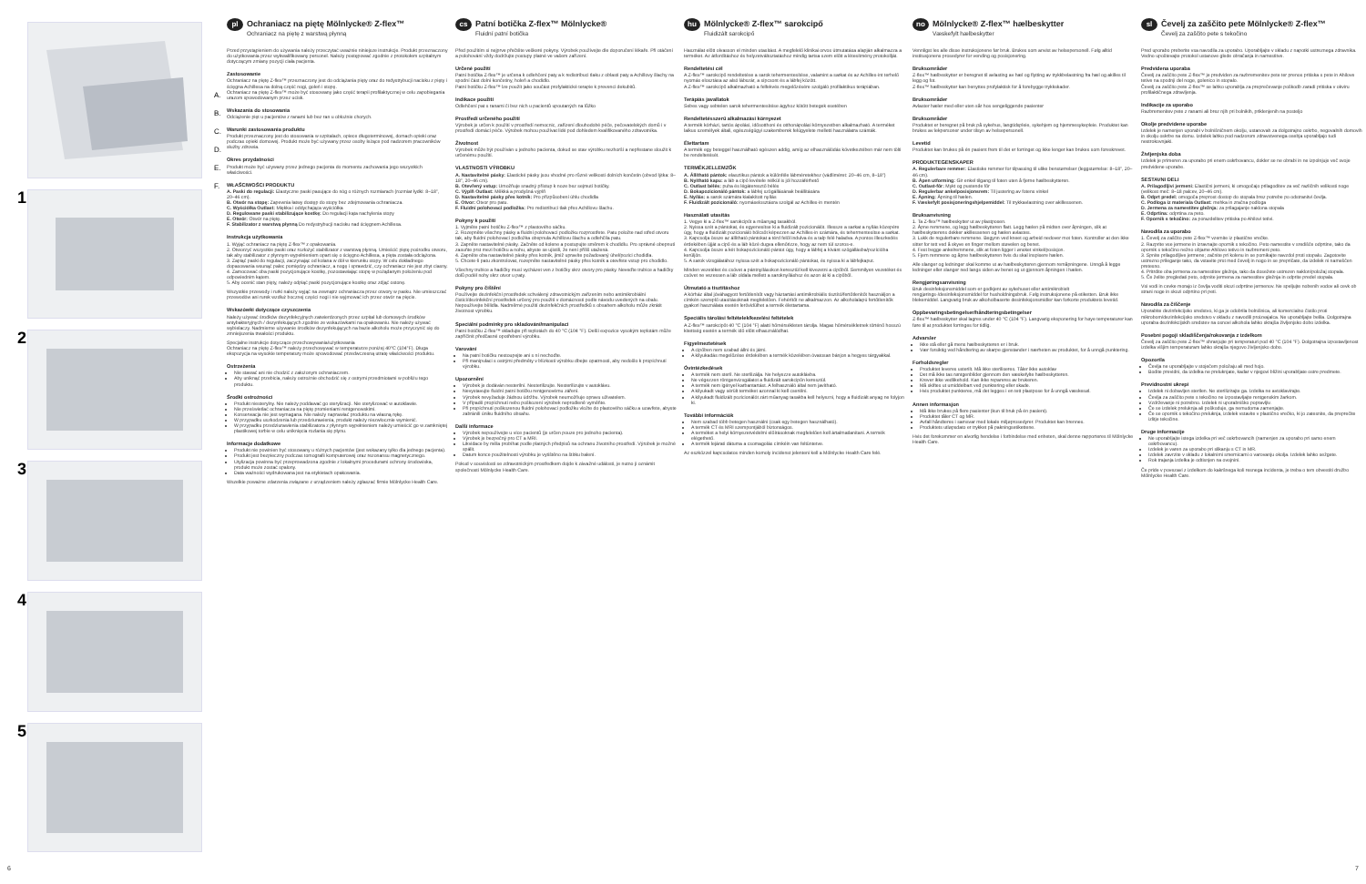A.
B.
C.
D.
E.
F.
1
2
3
4
5
pl Ochraniacz na piętę Mölnlycke® Z-flex™
Ochraniacz na piętę z warstwą płynną
Przed przystąpieniem do używania należy przeczytać uważnie niniejsze instrukcje. Produkt przeznaczony do użytkowania przez wykwalifikowany personel. Należy postępować zgodnie z protokołem szpitalnym dotyczącym zmiany pozycji ciała pacjenta.
Zastosowanie
Ochraniacz na piętę Z-flex™ przeznaczony jest do odciążania pięty oraz do redystrybucji nacisku z pięty i ścięgna Achillesa na dolną część nogi, goleń i stopę.
Ochraniacz na piętę Z-flex™ może być stosowany jako część terapii profilaktycznej w celu zapobiegania urazom spowodowanym przez ucisk.
Wskazania do stosowania
Odciążenie pięt u pacjentów z ranami lub bez ran u obłożnie chorych.
Warunki zastosowania produktu
Produkt przeznaczony jest do stosowania w szpitalach, opiece długoterminowej, domach opieki oraz podczas opieki domowej. Produkt może być używany przez osoby leżące pod nadzorem pracowników służby zdrowia.
Okres przydatności
Produkt może być używany przez jednego pacjenta do momentu zachowania jego wszystkich właściwości.
WŁAŚCIWOŚCI PRODUKTU
A. Paski do regulacji: Elastyczne paski pasujące do nóg o różnych rozmiarach (rozmiar łydki: 8–18", 20–46 cm).
B. Otwór na stopę: Zapewnia łatwy dostęp do stopy bez zdejmowania ochraniacza.
C. Wyściółka Outlast: Miękka i oddychająca wyściółka
D. Regulowane paski stabilizujące kostkę: Do regulacji kąta nachylenia stopy
E. Otwór: Otwór na piętę.
F. Stabilizator z warstwą płynną Do redystrybucji nacisku nad ścięgnem Achillesa.
Instrukcja użytkowania
1. Wyjąć ochraniacz na piętę Z-flex™ z opakowania.
2. Otworzyć wszystkie paski oraz rozłożyć stabilizator z warstwą płynną. Umieścić piętę pośrodku otworu, tak aby stabilizator z płynnym wypełnieniem opart się o ścięgno Achillesa, a pięta została odciążona.
3. Zapiąć paski do regulacji, zaczynając od kolana w dół w kierunku stopy. W celu dokładnego dopasowania wsunąć palec pomiędzy ochraniacz, a nogę i sprawdzić, czy ochraniacz nie jest zbyt ciasny.
4. Zamocować oba paski pozycjonujące kostkę, pozostawiając stopę w pożądanym położeniu pod odpowiednim kątem.
5. Aby ocenić stan pięty, należy odpiąć paski pozycjonujące kostkę oraz zdjąć ostonę.
Wszystkie przewody i rurki należy wyjąć na zewnątrz ochraniacza przez otwory w pasku. Nie umieszczać przewodów ani rurek wzdłuż bocznej części nogi i nie wyjmować ich przez otwór na pięcie.
Wskazówki dotyczące czyszczenia
Należy używać środków dezynfekcyjnych zatwierdzonych przez szpital lub domowych środków antybakteryjnych / dezynfekujących zgodnie ze wskazówkami na opakowaniu. Nie należy używać wybielaczy. Nadmierne używanie środków dezynfekujących na bazie alkoholu może przyczynić się do zmniejszenia trwałości produktu.
Specjalne instrukcje dotyczące przechowywania/użytkowania
Ochraniacz na piętę Z-flex™ należy przechowywać w temperaturze poniżej 40°C (104°F). Długa ekspozycja na wysokie temperatury może spowodować przedwczesną utratę właściwości produktu.
Ostrzeżenia
Nie stawać ani nie chodzić z założonym ochraniaczem.
Aby uniknąć przebicia, należy ostrożnie obchodzić się z ostrymi przedmiotami w pobliżu tego produktu.
Środki ostrożności
Produkt niesterylny. Nie należy poddawać go sterylizacji. Nie sterylizować w autoklawie.
Nie prześwietlać ochraniacza na piętę promieniami rentgenowskimi.
Konserwacja nie jest wymagana. Nie należy naprawiać produktu na własną rękę.
W przypadku uszkodzenia lub przedziurawienia, produkt należy niezwłocznie wymienić.
W przypadku przedziurawienia stabilizatora z płynnym wypełnieniem należy umieścić go w zamkniętej plastikowej torbie w celu uniknięcia rozlania się płynu.
Informacje dodatkowe
Produkt nie powinien być stosowany u różnych pacjentów (jest wskazany tylko dla jednego pacjenta).
Produkt jest bezpieczny podczas tomografii komputerowej oraz rezonansu magnetycznego.
Utylizacja powinna być przeprowadzona zgodnie z lokalnymi procedurami ochrony środowiska, produkt może zostać spalony.
Data ważności wydrukowana jest na etykietach opakowania.
Wszelkie poważne zdarzenia związane z urządzeniem należy zgłaszać firmie Mölnlycke Health Care.
cs Patní botička Z-flex™ Mölnlycke®
Fluidní patní botička
Před použitím si nejprve přečtěte veškeré pokyny. Výrobek používejte dle doporučení lékaře. Při otáčení a polohování vždy dodržujte postupy platné ve vašem zařízení.
Určené použití
Patní botička Z-flex™ je určena k odlehčení paty a k redistribuci tlaku z oblasti paty a Achillovy šlachy na spodní část dolní končetiny, holeň a chodidlo.
Patní botičku Z-flex™ lze použít jako součást profylaktické terapie k prevenci dekubitů.
Indikace použití
Odlehčení pat s ranami či bez nich u pacientů upoutaných na lůžko
Prostředí určeného použití
Výrobek je určen k použití v prostředí nemocnic, zařízení dlouhodobé péče, pečovatelských domů i v prostředí domácí péče. Výrobek mohou používat lidé pod dohledem kvalifikovaného zdravotníka.
Životnost
Výrobek může být používán u jednoho pacienta, dokud se stav výrobku nezhorší a nepřestane sloužit k určenému použití.
VLASTNOSTI VÝROBKU
A. Nastavitelné pásky: Elastické pásky jsou vhodné pro různé velikosti dolních končetin (obvod lýtka: 8–18", 20–46 cm).
B. Otevřený vstup: Umožňuje snadný přístup k noze bez sejmutí botičky.
C. Výplň Outlast: Měkká a prodyšná výplň
D. Nastavitelné pásky přes kotník: Pro přizpůsobení úhlu chodidla
E. Otvor: Otvor pro patu.
F. Fluidní polohovací podložka: Pro redistribuci tlak přes Achillovu šlachu.
Pokyny k použití
1. Vyjměte patní botičku Z-flex™ z plastového sáčku.
2. Rozepněte všechny pásky a fluidní polohovací podložku rozprostřete. Patu položte nad střed otvoru tak, aby fluidní polohovací podložka obepnula Achillovu šlachu a odlehčila patu.
3. Zapněte nastavitelné pásky. Začněte od kolene a postupujte směrem k chodidlu. Pro správné obepnutí zasuňte prst mezi botičku a nohu, abyste se ujistili, že není příliš utažená.
4. Zapněte oba nastavitelné pásky přes kotník, jimiž upravíte požadovaný úhel/pozici chodidla.
5. Chcete-li patu zkontrolovat, rozepněte nastavitelné pásky přes kotník a otevřete vstup pro chodidlo.
Všechny trubice a hadičky musí vycházet ven z botičky skrz otvory pro pásky. Neveďte trubice a hadičky dolů podél nohy skrz otvor u paty.
Pokyny pro čištění
Používejte dezinfekční prostředek schválený zdravotnickým zařízením nebo antimikrobiální čisticí/dezinfekční prostředek určený pro použití v domácnosti podle návodu uvedených na obalu. Nepoužívejte bělidla. Nadměrné použití dezinfekčních prostředků s obsahem alkoholu může zkrátit životnost výrobku.
Speciální podmínky pro skladování/manipulaci
Patní botičku Z-flex™ skladujte při teplotách do 40 °C (104 °F). Delší expozice vysokým teplotám může zapříčinit předčasné opotřebení výrobku.
Varování
Na patní botičku nestoupejte ani s ní nechoďte.
Při manipulaci s ostrými předměty v blízkosti výrobku dbejte opatrnosti, aby nedošlo k propíchnutí výrobku.
Upozornění
Výrobek je dodáván nesterilní. Nesterilizujte. Nesterilizujte v autoklávu.
Nevystavujte fluidní patní botičku rentgenovému záření.
Výrobek nevyžaduje žádnou údržbu. Výrobek neumožňuje opravu uživatelem.
V případě propíchnutí nebo poškození výrobek neprodleně vyměňte.
Při propíchnutí poškozenou fluidní polohovací podložku vložte do plastového sáčku a uzavřete, abyste zabránili úniku fluidního obsahu.
Další informace
Výrobek nepoužívejte u více pacientů (je určen pouze pro jednoho pacienta).
Výrobek je bezpečný pro CT a MRI.
Likvidace by měla probíhat podle platných předpisů na ochranu životního prostředí. Výrobek je možné spálit.
Datum konce použitelnosti výrobku je vytištěno na štítku balení.
Pokud v souvislosti se zdravotnickým prostředkem dojde k závažné události, je nutno ji oznámit společnosti Mölnlycke Health Care.
hu Mölnlycke® Z-flex™ sarokcipő
Fluidizált sarokcipő
Használat előtt olvasson el minden utasítást. A megfelelő klinikai orvos útmutatása alapján alkalmazza a terméket. Az átfordításhoz és helyzetváltoztatáshoz mindig tartsa szem előtt a létesítmény protokollját.
Rendeltetési cél
A Z-flex™ sarokcipő rendeltetése a sarok tehermentesítése, valamint a sarkat és az Achilles-int terhelő nyomás elosztása az alsó lábszár, a sípcsont és a lábfej között.
A Z-flex™ sarokcipő alkalmazható a felfekvés megelőzésére szolgáló profilaktikus terápiában.
Terápiás javallatok
Sebes vagy sebtelen sarok tehermentesítése ágyhoz kötött betegek esetében
Rendeltetésszerű alkalmazási környezet
A termék kórházi, tartós ápolási, idősotthoni és otthonápolási környezetben alkalmazható. A terméket laikus személyek általi, egészségügyi szakemberek felügyelete melletti használatra szánták.
Élettartam
A termék egy beteggel használható egészen addig, amíg az elhasználódás következtében már nem tölti be rendeltetését.
TERMÉKJELLEMZŐK
A. Állítható pántok: elasztikus pántok a különféle lábméretekhez (vádliméret: 20–46 cm, 8–18")
B. Nyitható kapu: a láb a cipő levétele nélkül is jól hozzáférhető
C. Outlast bélés: puha és légáteresztő bélés
D. Bokapozicionáló pántok: a lábfej szögállásának beállítására
E. Nyílás: a sarok számára kialakított nyílás
F. Fluidizált pozicionáló: nyomáselosztásra szolgál az Achilles-in mentén
Használati utasítás
1. Vegye ki a Z-flex™ sarokcipőt a műanyag tasakból.
2. Nyissa szét a pántokat, és egyenesítse ki a fluidizált pozicionálót. Illessze a sarkat a nyílás közepére úgy, hogy a fluidizált pozicionáló bölcsőt képezzen az Achilles-in számára, és tehermentesítse a sarkat.
3. Kapcsolja össze az állítható pántokat a térd felől indulva és a talp felé haladva. A pontos illeszkedés érdekében üjját a cipő és a láb közé dugva ellenőrizze, hogy az nem túl szoros-e.
4. Kapcsolja össze a két bokapozicionáló pántot úgy, hogy a lábfej a kívánt szögállásba/pozícióba kerüljön.
5. A sarok vizsgálatához nyissa szét a bokapozicionáló pántokat, és nyissa ki a lábfejkaput.
Minden vezetéket és csövet a pántnyílásokon keresztül kell kivezetni a cipőből. Semmilyen vezetéket és csövet ne vezessen a láb oldala mellett a saroknyíláshoz és azon át ki a cipőből.
Útmutató a tisztításhoz
A kórház által jóváhagyott fertőtlenítőt vagy háztartási antimikrobiális tisztító/fertőtlenítőt használjon a címkén szereplő utasításoknak megfelelően. Fehérítőt ne alkalmazzon. Az alkoholalapú fertőtlenítők gyakori használata esetén lerövidülhet a termék élettartama.
Speciális tárolási feltételek/kezelési feltételek
A Z-flex™ sarokcipőt 40 °C (104 °F) alatti hőmérsékleten tárolja. Magas hőmérsékletnek történő hosszú kitettség esetén a termék idő előtt elhasználódhat.
Figyelmeztetések
A cipőben nem szabad állni és járni.
A kilyukadás megelőzése érdekében a termék közelében óvatosan bánjon a hegyes tárgyakkal.
Óvintézkedések
A termék nem steril. Ne sterilizálja. Ne helyezze autoklávba.
Ne végezzen röntgenvizsgálatot a fluidizált sarokcipőn keresztül.
A termék nem igényel karbantartást. A felhasználó által nem javítható.
A kilyukadt vagy sérült terméket azonnal ki kell cserélni.
A kilyukadt fluidizált pozicionálót zárt műanyag tasakba kell helyezni, hogy a fluidizált anyag ne folyjon ki.
További információk
Nem szabad több betegen használni (csak egy betegen használható).
A termék CT és MRI szempontjából biztonságos.
A terméket a helyi környezetvédelmi előírásoknak megfelelően kell ártalmatlanítani. A termék elégethető.
A termék lejárati dátuma a csomagolás címkéin van feltüntetve.
Az eszközzel kapcsolatos minden komoly incidenst jelenteni kell a Mölnlycke Health Care felé.
no Mölnlycke® Z-flex™ hælbeskytter
Væskefylt hælbeskytter
Vennligst les alle disse instruksjonene før bruk. Brukes som anvist av helsepersonell. Følg alltid institusjonens prosedyrer for vending og posisjonering.
Bruksområder
Z-flex™ hælbeskytter er beregnet til avlasting av hæl og flytting av trykkbelastning fra hæl og akilles til legg og fot.
Z-flex™ hælbeskytter kan benyttes profylaktisk for å forebygge trykkskader.
Bruksområder
Avlaster hæler med eller uten sår hos sengeliggende pasienter
Bruksområder
Produktet er beregnet på bruk på sykehus, langtidspleie, sykehjem og hjemmesykepleie. Produktet kan brukes av lekpersoner under tilsyn av helsepersonell.
Levetid
Produktet kan brukes på én pasient frem til det er forringet og ikke lenger kan brukes som foreskrevet.
PRODUKTEGENSKAPER
A. Regulerbare remmer: Elastiske remmer for tilpassing til ulike benstørrelser (leggstørrelse: 8–18", 20–46 cm).
B. Åpen utforming: Gir enkel tilgang til foten uten å fjerne hælbeskytteren.
C. Outlast-fôr: Mykt og pustende fôr
D. Regulerbar ankelposisjonsrem: Til justering av fotens vinkel
E. Åpning: Åpning til hælen.
F. Væskefylt posisjoneringshjelpemiddel: Til trykkavlastning over akillessenen.
Bruksanvisning
1. Ta Z-flex™ hælbeskytter ut av plastposen.
2. Åpne remmene, og legg hælbeskytteren flatt. Legg hælen på midten over åpningen, slik at hælbeskytterens dekker akillessenen og hælen avlastes.
3. Lukk de regulerbare remmene. Begynn ved kneet og arbeid nedover mot foten. Kontroller at den ikke sitter for tett ved å skyve en finger mellom støvelen og benet.
4. Fest begge ankelremmene, slik at foten ligger i ønsket vinkel/posisjon.
5. Fjern remmene og åpne hælbeskytteren hvis du skal inspisere hælen.
Alle slanger og ledninger skal komme ut av hælbeskytteren gjennom remåpningene. Unngå å legge ledninger eller slanger ned langs siden av benet og ut gjennom åpningen i hælen.
Rengjøringsanvisning
Bruk desinfeksjonsmiddel som er godkjent av sykehuset eller antimikrobielt rengjørings-/desinfeksjonsmiddel for husholdningsbruk. Følg instruksjonene på etiketten. Bruk ikke blekemiddel. Langvarig bruk av alkoholbaserte desinfeksjonsmidler kan forkorte produktets levetid.
Oppbevaringsbetingelser/håndteringsbetingelser
Z-flex™ hælbeskytter skal lagres under 40 °C (104 °F). Langvarig eksponering for høye temperaturer kan føre til at produktet forringes for tidlig.
Advarsler
Ikke stå eller gå mens hælbeskytteren er i bruk.
Vær forsiktig ved håndtering av skarpe gjenstander i nærheten av produktet, for å unngå punktering.
Forholdsregler
Produktet leveres usterilt. Må ikke steriliseres. Tåler ikke autoklav
Det må ikke tas røntgenbilder gjennom den væskefylte hælbeskytteren.
Krever ikke vedlikehold. Kan ikke repareres av brukeren.
Må skiftes ut umiddelbart ved punktering eller skade.
Hvis produktet punkteres, må det legges i en tett plastpose for å unngå væskesøl.
Annen informasjon
Må ikke brukes på flere pasienter (kun til bruk på én pasient).
Produktet tåler CT og MR.
Avfall håndteres i samsvar med lokale miljøprosedyrer. Produktet kan brennes.
Produktets utløpsdato er trykket på pakningsetikettene.
Hvis det forekommer en alvorlig hendelse i forbindelse med enheten, skal denne rapporteres til Mölnlycke Health Care.
sl Čevelj za zaščito pete Mölnlycke® Z-flex™
Čevelj za zaščito pete s tekočino
Pred uporabo preberite vsa navodila za uporabo. Uporabljajte v skladu z napotki ustreznega zdravnika. Vedno upoštevajte protokol ustanove glede obračanja in namestitve.
Predvidena uporaba
Čevelj za zaščito pete Z-flex™ je predviden za razbremenitev pete ter prenos pritiska s pete in Ahilove tetive na spodnji del noge, golenico in stopalo.
Čevelj za zaščito pete Z-flex™ se lahko uporablja za preprečevanje poškodb zaradi pritiska v okviru profilaktičnega zdravljenja.
Indikacije za uporabo
Razbremenitev pete z ranami ali brez njih pri bolnikih, priklenjenih na posteljo
Okolje predvidene uporabe
Izdelek je namenjen uporabi v bolnišničnem okolju, ustanovah za dolgotrajno oskrbo, negovalnih domovih in okolju oskrbe na domu. Izdelek lahko pod nadzorom zdravstvenega osebja uporabljajo tudi nestrokovnjaki.
Življenjska doba
Izdelek je primeren za uporabo pri enem oskrbovancu, dokler se ne obrabi in ne izpolnjuje več svoje predvidene uporabe.
SESTAVNI DELI
A. Prilagodljivi jermeni: Elastični jermeni, ki omogočajo prilagoditev za več različnih velikosti noge (velikost meč: 8–18 palcev, 20–46 cm).
B. Odprt predel: omogoča preprost dostop do stopala brez potrebe po odstranitvi čevlja.
C. Podloga iz materiala Outlast: mehka in zračna podloga
D. Jermena za namestitev gležnja: za prilagajanje naklona stopala
E. Odprtina: odprtina za peto.
F. Opornik s tekočino: za porazdelitev pritiska po Ahilovi tetivi.
Navodila za uporabo
1. Čevelj za zaščito pete Z-flex™ vzemite iz plastične vrečke.
2. Razprite vse jermene in izravnajte opornik s tekočino. Peto namestite v središče odprtine, tako da opornik s tekočino nežno objame Ahilovo tetivo in razbremeni peto.
3. Spnite prilagodljive jermene; začnite pri kolenu in se pomikajte navzdol proti stopalu. Zagotovite ustrezno prileganje tako, da vstavite prst med čevelj in nogo in se prepričate, da izdelek ni nameščen pretesno.
4. Pritrdite oba jermena za namestitev gležnja, tako da dosežete ustrezen naklon/položaj stopala.
5. Če želite pregledati peto, odpnite jermena za namestitev gležnja in odprite predel stopala.
Vsi vodi in cevke morajo iz čevlja voditi skozi odprtine jermenov. Ne speljujte nobenih vodov ali cevk ob strani noge in skozi odprtino pri peti.
Navodila za čiščenje
Uporabite dezinfekcijsko sredstvo, ki ga je odobrila bolnišnica, ali komercialno čistilo proti mikrobom/dezinfekcijsko sredstvo v skladu z navodili proizvajalca. Ne uporabljajte belila. Dolgotrajna uporaba dezinfekcijskih sredstev na osnovi alkohola lahko skrajša življenjsko dobo izdelka.
Posebni pogoji skladiščenja/rokovanja z izdelkom
Čevelj za zaščito pete Z-flex™ shranjujte pri temperaturi pod 40 °C (104 °F). Dolgotrajna izpostavljenost izdelka višjim temperaturam lahko skrajša njegovo življenjsko dobo.
Opozorila
Čevlja ne uporabljajte v stoječem položaju ali med hojo.
Bodite previdni, da izdelka ne preluknjate, kadar v njegovi bližini uporabljate ostre predmete.
Previdnostni ukrepi
Izdelek ni dobavljen sterilen. Ne sterilizirajte ga. Izdelka ne avtoklavirajte.
Čevlja za zaščito pete s tekočino ne izpostavljajte rentgenskim žarkom.
Vzdrževanje ni potrebno. Izdelek ni uporabniško popravljiv.
Če se izdelek preluknja ali poškoduje, ga nemudoma zamenjajte.
Če se opornik s tekočino preluknja, izdelek vstavite v plastično vrečko, ki jo zatesnite, da preprečite izlitje tekočine.
Druge informacije
Ne uporabljajte istega izdelka pri več oskrbovancih (namenjen za uporabo pri samo enem oskrbovancu).
Izdelek je varen za uporabo pri slikanju s CT in MR.
Izdelek zavrzite v skladu z lokalnimi smernicami o varovanju okolja. Izdelek lahko sežgete.
Rok trajanja izdelka je odtisnjen na ovojnini.
Če pride v povezavi z izdelkom do kakršnega koli resnega incidenta, je treba o tem obvestiti družbo Mölnlycke Health Care.
6 7